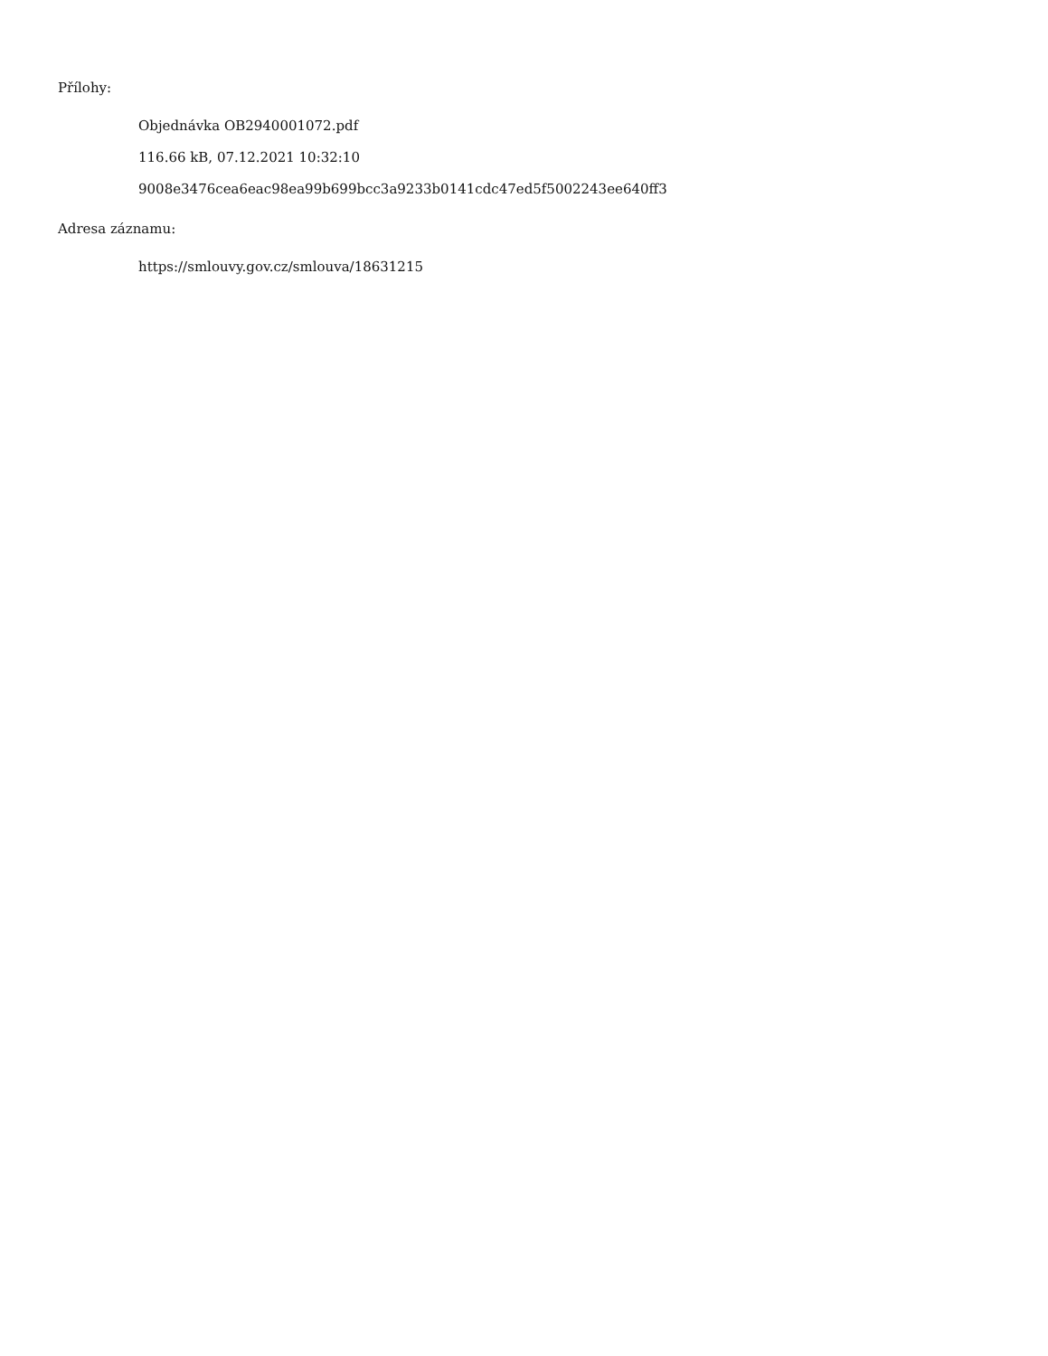Přílohy:
Objednávka OB2940001072.pdf
116.66 kB, 07.12.2021 10:32:10
9008e3476cea6eac98ea99b699bcc3a9233b0141cdc47ed5f5002243ee640ff3
Adresa záznamu:
https://smlouvy.gov.cz/smlouva/18631215